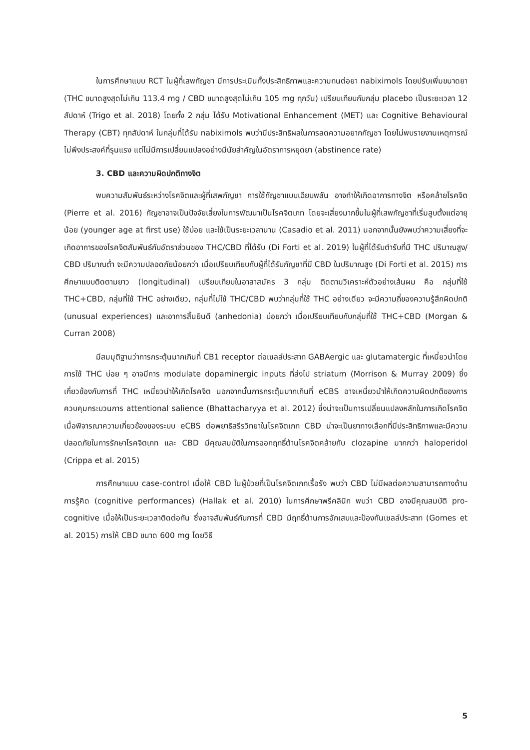ในการศึกษาแบบ RCT ในผู้ที่เสพกัญชา มีการประเมินทั้งประสิทธิภาพและความทนต่อยา nabiximols โดยปรับเพิ่มขนาดยา (THC ขนาดสูงสุดไม่เกิน 113.4 mg / CBD ขนาดสูงสุดไม่เกิน 105 mg ทุกวัน) เปรียบเทียบกับกลุ่ม placebo เป็นระยะเวลา 12 สัปดาห์ (Trigo et al. 2018) โดยทั้ง 2 กลุ่ม ได้รับ Motivational Enhancement (MET) และ Cognitive Behavioural Therapy (CBT) ทุกสัปดาห์ ในกลุ่มที่ได้รับ nabiximols พบว่ามีประสิทธิผลในการลดความอยากกัญชา โดยไม่พบรายงานเหตุการณ์ไม่พึงประสงค์ที่รุนแรง แต่ไม่มีการเปลี่ยนแปลงอย่างมีนัยสำคัญในอัตราการหยุดยา (abstinence rate)
3. CBD และความผิดปกติทางจิต
พบความสัมพันธ์ระหว่างโรคจิตและผู้ที่เสพกัญชา การใช้กัญชาแบบเฉียบพลัน อาจทำให้เกิดอาการทางจิต หรือคล้ายโรคจิต (Pierre et al. 2016) กัญชาอาจเป็นปัจจัยเสี่ยงในการพัฒนาเป็นโรคจิตเภท โดยจะเสี่ยงมากขึ้นในผู้ที่เสพกัญชาที่เริ่มสูบตั้งแต่อายุน้อย (younger age at first use) ใช้บ่อย และใช้เป็นระยะเวลานาน (Casadio et al. 2011) นอกจากนั้นยังพบว่าความเสี่ยงที่จะเกิดอาการของโรคจิตสัมพันธ์กับอัตราส่วนของ THC/CBD ที่ได้รับ (Di Forti et al. 2019) ในผู้ที่ได้รับตำรับที่มี THC ปริมาณสูง/ CBD ปริมาณต่ำ จะมีความปลอดภัยน้อยกว่า เมื่อเปรียบเทียบกับผู้ที่ได้รับกัญชาที่มี CBD ในปริมาณสูง (Di Forti et al. 2015) การศึกษาแบบติดตามยาว (longitudinal) เปรียบเทียบในอาสาสมัคร 3 กลุ่ม ติดตามวิเคราะห์ตัวอย่างเส้นผม คือ กลุ่มที่ใช้ THC+CBD, กลุ่มที่ใช้ THC อย่างเดียว, กลุ่มที่ไม่ใช้ THC/CBD พบว่ากลุ่มที่ใช้ THC อย่างเดียว จะมีความถี่ของความรู้สึกผิดปกติ (unusual experiences) และอาการสิ้นยินดี (anhedonia) บ่อยกว่า เมื่อเปรียบเทียบกับกลุ่มที่ใช้ THC+CBD (Morgan & Curran 2008)
มีสมมุติฐานว่าการกระตุ้นมากเกินที่ CB1 receptor ต่อเซลล์ประสาท GABAergic และ glutamatergic ที่เหนี่ยวนำโดยการใช้ THC บ่อย ๆ อาจมีการ modulate dopaminergic inputs ที่ส่งไป striatum (Morrison & Murray 2009) ซึ่งเกี่ยวข้องกับการที่ THC เหนี่ยวนำให้เกิดโรคจิต นอกจากนั้นการกระตุ้นมากเกินที่ eCBS อาจเหนี่ยวนำให้เกิดความผิดปกติของการควบคุมกระบวนการ attentional salience (Bhattacharyya et al. 2012) ซึ่งน่าจะเป็นการเปลี่ยนแปลงหลักในการเกิดโรคจิต เมื่อพิจารณาความเกี่ยวข้องของระบบ eCBS ต่อพยาธิสรีรวิทยาในโรคจิตเภท CBD น่าจะเป็นยาทางเลือกที่มีประสิทธิภาพและมีความปลอดภัยในการรักษาโรคจิตเภท และ CBD มีคุณสมบัติในการออกฤทธิ์ต้านโรคจิตคล้ายกับ clozapine มากกว่า haloperidol (Crippa et al. 2015)
การศึกษาแบบ case-control เมื่อให้ CBD ในผู้ป่วยที่เป็นโรคจิตเภทเรื้อรัง พบว่า CBD ไม่มีผลต่อความสามารถทางด้านการรู้คิด (cognitive performances) (Hallak et al. 2010) ในการศึกษาพรีคลินิก พบว่า CBD อาจมีคุณสมบัติ pro-cognitive เมื่อให้เป็นระยะเวลาติดต่อกัน ซึ่งอาจสัมพันธ์กับการที่ CBD มีฤทธิ์ต้านการอักเสบและป้องกันเซลล์ประสาท (Gomes et al. 2015) การให้ CBD ขนาด 600 mg โดยวิธี
5